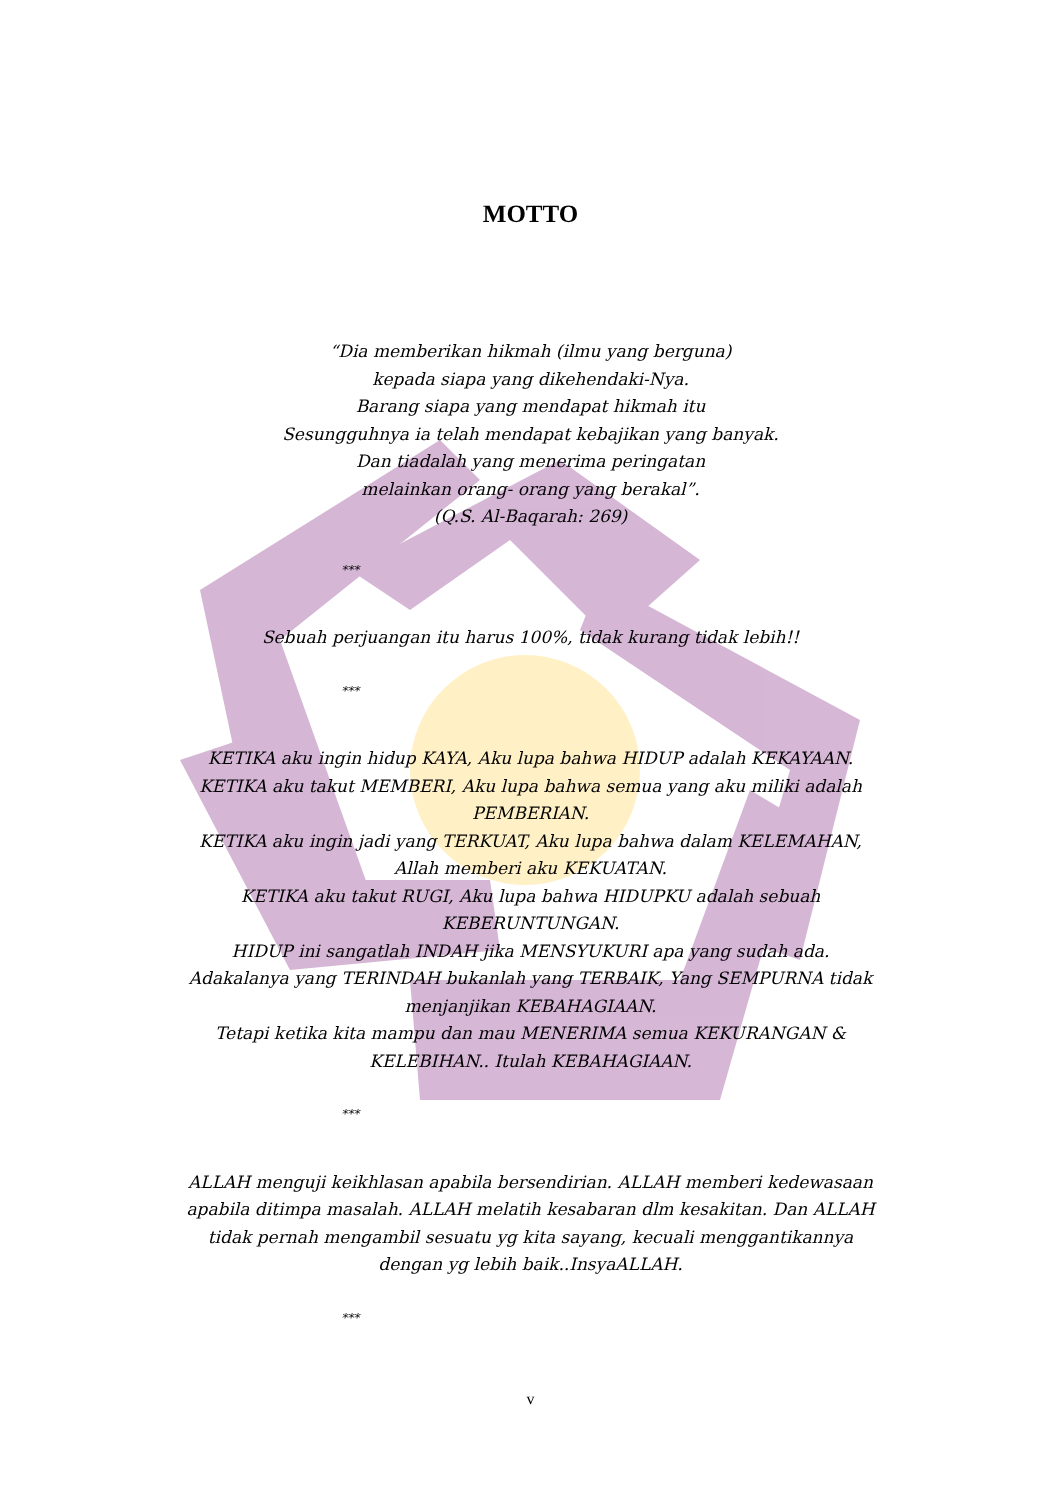MOTTO
“Dia memberikan hikmah (ilmu yang berguna)
kepada siapa yang dikehendaki-Nya.
Barang siapa yang mendapat hikmah itu
Sesungguhnya ia telah mendapat kebajikan yang banyak.
Dan tiadalah yang menerima peringatan
melainkan orang- orang yang berakal”.
(Q.S. Al-Baqarah: 269)
***
Sebuah perjuangan itu harus 100%, tidak kurang tidak lebih!!
***
KETIKA aku ingin hidup KAYA, Aku lupa bahwa HIDUP adalah KEKAYAAN.
KETIKA aku takut MEMBERI, Aku lupa bahwa semua yang aku miliki adalah PEMBERIAN.
KETIKA aku ingin jadi yang TERKUAT, Aku lupa bahwa dalam KELEMAHAN, Allah memberi aku KEKUATAN.
KETIKA aku takut RUGI, Aku lupa bahwa HIDUPKU adalah sebuah KEBERUNTUNGAN.
HIDUP ini sangatlah INDAH jika MENSYUKURI apa yang sudah ada.
Adakalanya yang TERINDAH bukanlah yang TERBAIK, Yang SEMPURNA tidak menjanjikan KEBAHAGIAAN.
Tetapi ketika kita mampu dan mau MENERIMA semua KEKURANGAN & KELEBIHAN.. Itulah KEBAHAGIAAN.
***
ALLAH menguji keikhlasan apabila bersendirian. ALLAH memberi kedewasaan apabila ditimpa masalah. ALLAH melatih kesabaran dlm kesakitan. Dan ALLAH tidak pernah mengambil sesuatu yg kita sayang, kecuali menggantikannya dengan yg lebih baik..InsyaALLAH.
***
v